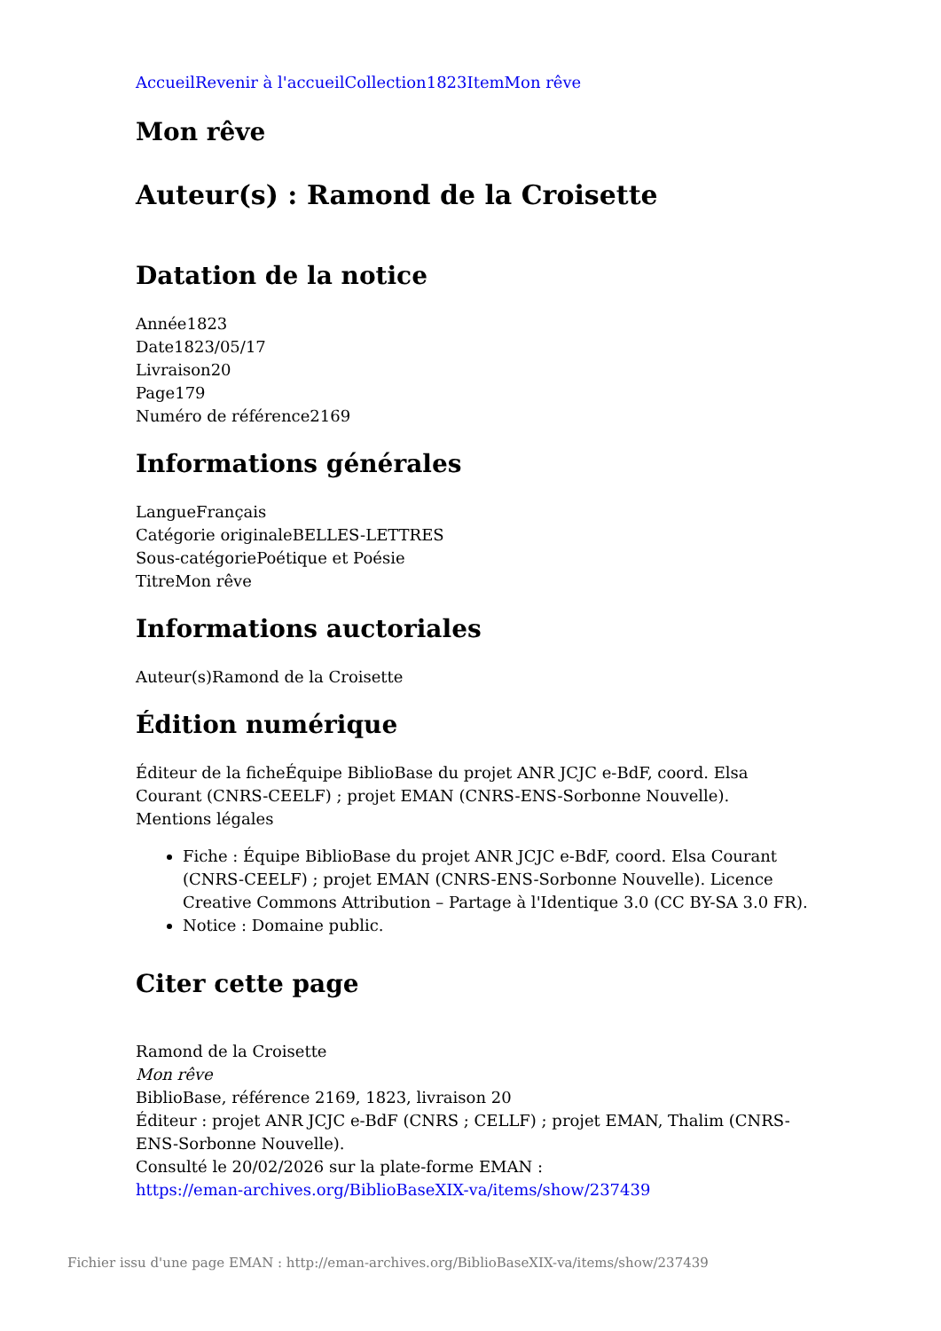Accueil Revenir à l'accueil Collection 1823 Item Mon rêve
Mon rêve
Auteur(s) : Ramond de la Croisette
Datation de la notice
Année1823
Date1823/05/17
Livraison20
Page179
Numéro de référence2169
Informations générales
LangueFrançais
Catégorie originaleBELLES-LETTRES
Sous-catégoriePoétique et Poésie
TitreMon rêve
Informations auctoriales
Auteur(s)Ramond de la Croisette
Édition numérique
Éditeur de la ficheÉquipe BiblioBase du projet ANR JCJC e-BdF, coord. Elsa Courant (CNRS-CEELF) ; projet EMAN (CNRS-ENS-Sorbonne Nouvelle).
Mentions légales
Fiche : Équipe BiblioBase du projet ANR JCJC e-BdF, coord. Elsa Courant (CNRS-CEELF) ; projet EMAN (CNRS-ENS-Sorbonne Nouvelle). Licence Creative Commons Attribution – Partage à l'Identique 3.0 (CC BY-SA 3.0 FR).
Notice : Domaine public.
Citer cette page
Ramond de la Croisette
Mon rêve
BiblioBase, référence 2169, 1823, livraison 20
Éditeur : projet ANR JCJC e-BdF (CNRS ; CELLF) ; projet EMAN, Thalim (CNRS-ENS-Sorbonne Nouvelle).
Consulté le 20/02/2026 sur la plate-forme EMAN :
https://eman-archives.org/BiblioBaseXIX-va/items/show/237439
Fichier issu d'une page EMAN : http://eman-archives.org/BiblioBaseXIX-va/items/show/237439